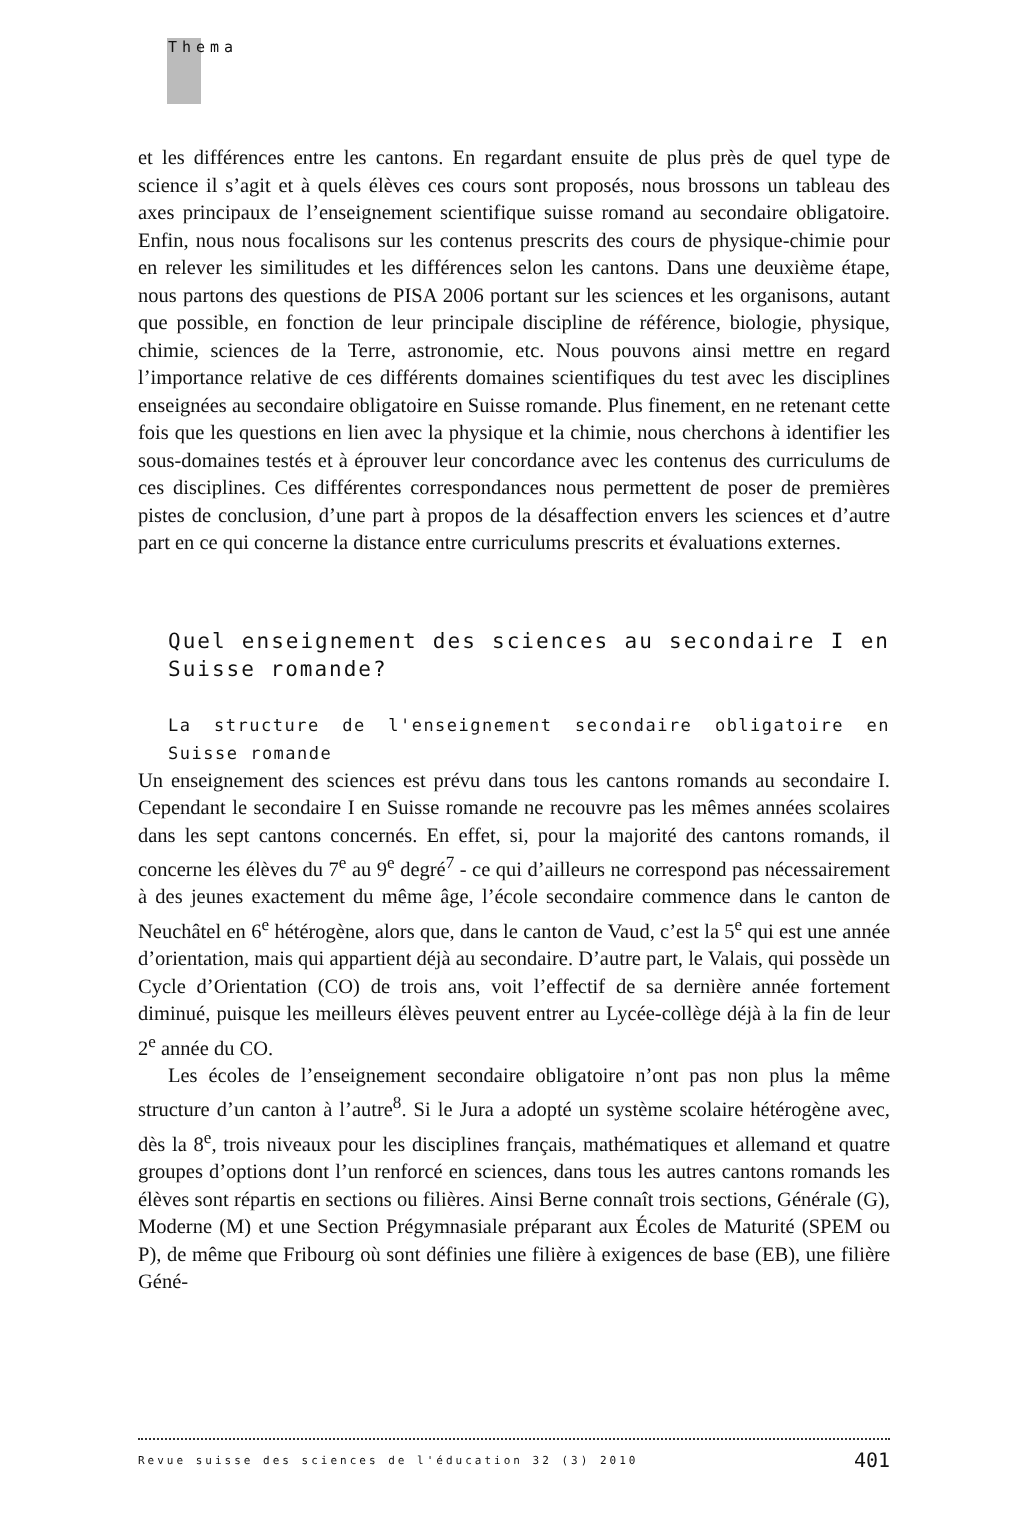Thema
et les différences entre les cantons. En regardant ensuite de plus près de quel type de science il s’agit et à quels élèves ces cours sont proposés, nous brossons un tableau des axes principaux de l’enseignement scientifique suisse romand au secondaire obligatoire. Enfin, nous nous focalisons sur les contenus prescrits des cours de physique-chimie pour en relever les similitudes et les différences selon les cantons. Dans une deuxième étape, nous partons des questions de PISA 2006 portant sur les sciences et les organisons, autant que possible, en fonction de leur principale discipline de référence, biologie, physique, chimie, sciences de la Terre, astronomie, etc. Nous pouvons ainsi mettre en regard l’importance relative de ces différents domaines scientifiques du test avec les disciplines enseignées au secondaire obligatoire en Suisse romande. Plus finement, en ne retenant cette fois que les questions en lien avec la physique et la chimie, nous cherchons à identifier les sous-domaines testés et à éprouver leur concordance avec les contenus des curriculums de ces disciplines. Ces différentes correspondances nous permettent de poser de premières pistes de conclusion, d’une part à propos de la désaffection envers les sciences et d’autre part en ce qui concerne la distance entre curriculums prescrits et évaluations externes.
Quel enseignement des sciences au secondaire I en Suisse romande?
La structure de l'enseignement secondaire obligatoire en Suisse romande
Un enseignement des sciences est prévu dans tous les cantons romands au secondaire I. Cependant le secondaire I en Suisse romande ne recouvre pas les mêmes années scolaires dans les sept cantons concernés. En effet, si, pour la majorité des cantons romands, il concerne les élèves du 7<sup>e</sup> au 9<sup>e</sup> degré<sup>7</sup> - ce qui d’ailleurs ne correspond pas nécessairement à des jeunes exactement du même âge, l’école secondaire commence dans le canton de Neuchâtel en 6<sup>e</sup> hétérogène, alors que, dans le canton de Vaud, c’est la 5<sup>e</sup> qui est une année d’orientation, mais qui appartient déjà au secondaire. D’autre part, le Valais, qui possède un Cycle d’Orientation (CO) de trois ans, voit l’effectif de sa dernière année fortement diminué, puisque les meilleurs élèves peuvent entrer au Lycée-collège déjà à la fin de leur 2<sup>e</sup> année du CO.
Les écoles de l’enseignement secondaire obligatoire n’ont pas non plus la même structure d’un canton à l’autre<sup>8</sup>. Si le Jura a adopté un système scolaire hétérogène avec, dès la 8<sup>e</sup>, trois niveaux pour les disciplines français, mathématiques et allemand et quatre groupes d’options dont l’un renforcé en sciences, dans tous les autres cantons romands les élèves sont répartis en sections ou filières. Ainsi Berne connaît trois sections, Générale (G), Moderne (M) et une Section Prégymnasiale préparant aux Écoles de Maturité (SPEM ou P), de même que Fribourg où sont définies une filière à exigences de base (EB), une filière Géné-
Revue suisse des sciences de l'éducation 32 (3) 2010 401